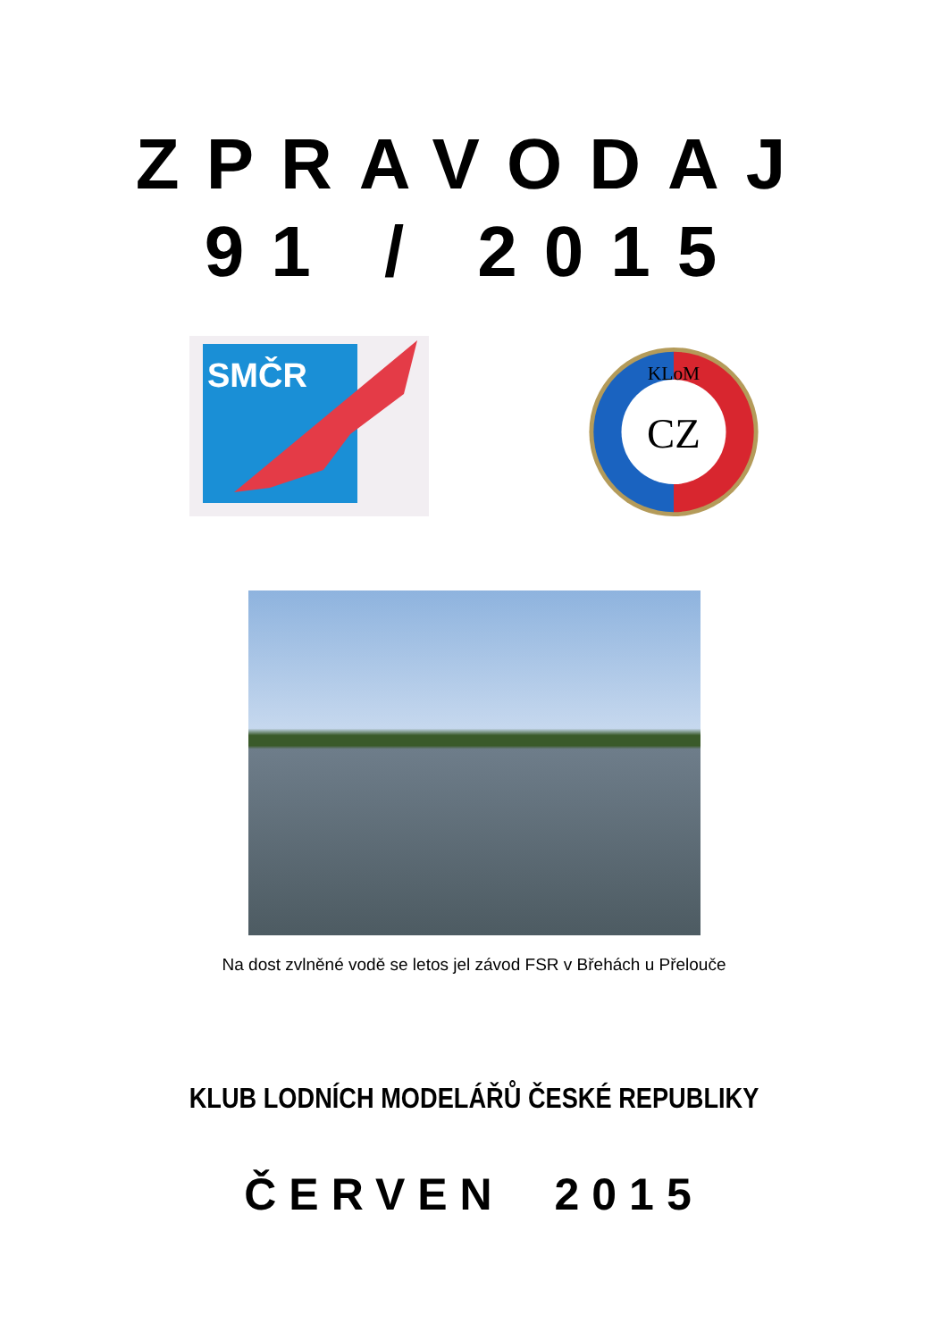ZPRAVODAJ
91 / 2015
SMČR
CZ
KLoM
Na dost zvlněné vodě se letos jel závod FSR v Břehách u Přelouče
KLUB LODNÍCH MODELÁŘŮ ČESKÉ REPUBLIKY
ČERVEN 2015